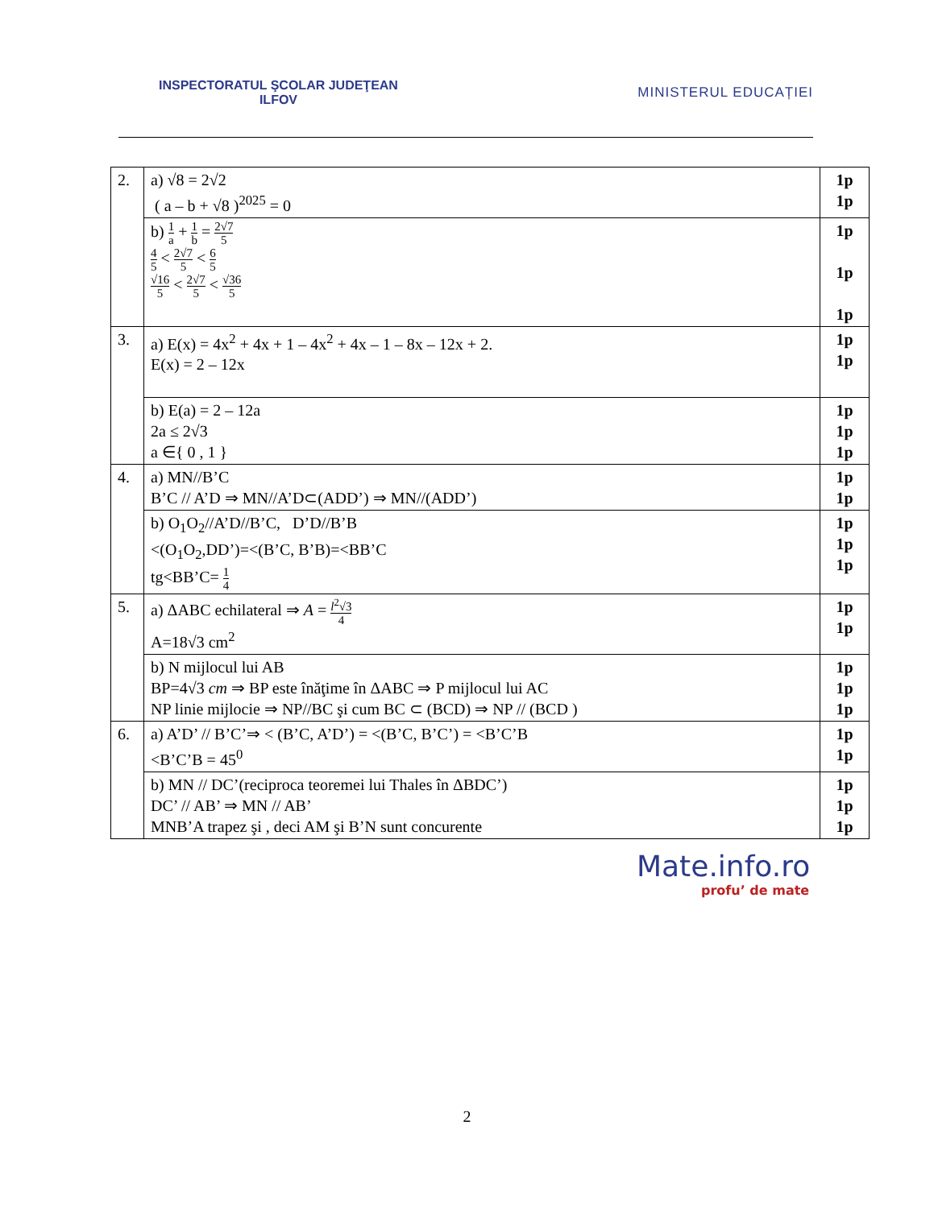INSPECTORATUL ŞCOLAR JUDEŢEAN
ILFOV
MINISTERUL EDUCAȚIEI
| 2. | a) √8 = 2√2 ( a – b + √8 )<sup>2025</sup> = 0 | 1p 1p |
| | b) 1 a + 1 b = 2√7 5 4 5 < 2√7 5 < 6 5 √16 5 < 2√7 5 < √36 5 | 1p 1p 1p |
| 3. | a) E(x) = 4x<sup>2</sup> + 4x + 1 – 4x<sup>2</sup> + 4x – 1 – 8x – 12x + 2. E(x) = 2 – 12x | 1p 1p |
| | b) E(a) = 2 – 12a 2a ≤ 2√3 a ∈{ 0 , 1 } | 1p 1p 1p |
| 4. | a) MN//B’C B’C // A’D ⇒ MN//A’D⊂(ADD’) ⇒ MN//(ADD’) | 1p 1p |
| | b) O<sub>1</sub>O<sub>2</sub>//A’D//B’C, D’D//B’B <(O<sub>1</sub>O<sub>2</sub>,DD’)=<(B’C, B’B)=<BB’C tg<BB’C= 1 4 | 1p 1p 1p |
| 5. | a) ΔABC echilateral ⇒ A = l<sup>2</sup>√3 4 A=18√3 cm<sup>2</sup> | 1p 1p |
| | b) N mijlocul lui AB BP=4√3 cm ⇒ BP este înăţime în ΔABC ⇒ P mijlocul lui AC NP linie mijlocie ⇒ NP//BC şi cum BC ⊂ (BCD) ⇒ NP // (BCD ) | 1p 1p 1p |
| 6. | a) A’D’ // B’C’⇒ < (B’C, A’D’) = <(B’C, B’C’) = <B’C’B <B’C’B = 45<sup>0</sup> | 1p 1p |
| | b) MN // DC’(reciproca teoremei lui Thales în ΔBDC’) DC’ // AB’ ⇒ MN // AB’ MNB’A trapez şi , deci AM şi B’N sunt concurente | 1p 1p 1p |
Mate.info.ro
profu’ de mate
2